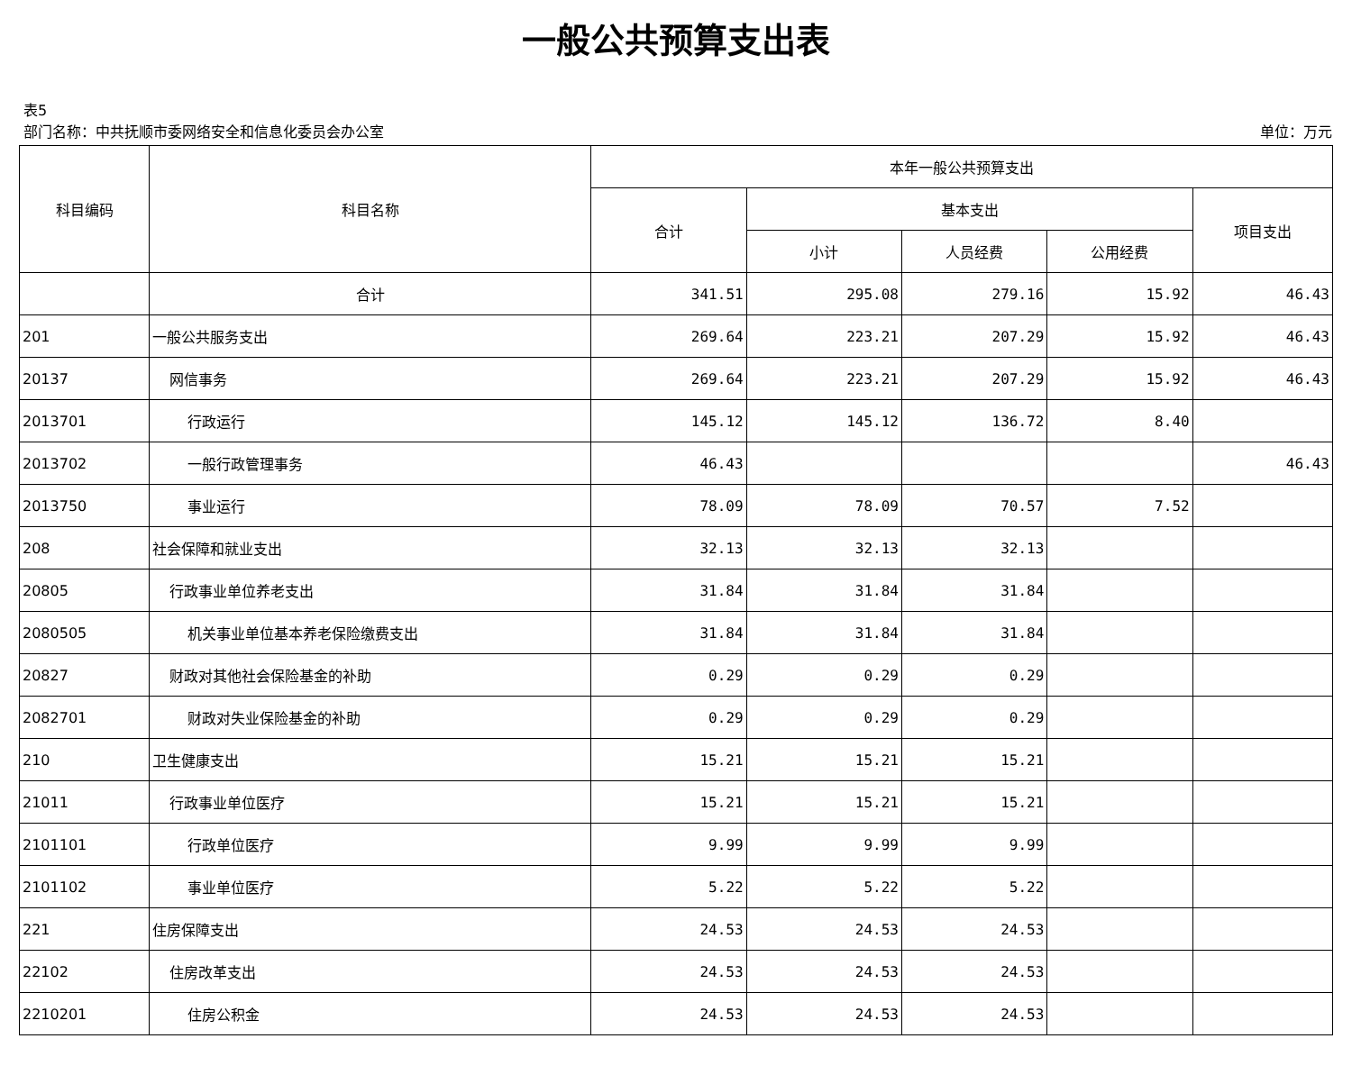一般公共预算支出表
表5
部门名称：中共抚顺市委网络安全和信息化委员会办公室 单位：万元
| 科目编码 | 科目名称 | 本年一般公共预算支出 | | | | |
| --- | --- | --- | --- | --- | --- | --- |
| | | 合计 | 基本支出 | | | 项目支出 |
| | | | 小计 | 人员经费 | 公用经费 | |
| | 合计 | 341.51 | 295.08 | 279.16 | 15.92 | 46.43 |
| 201 | 一般公共服务支出 | 269.64 | 223.21 | 207.29 | 15.92 | 46.43 |
| 20137 | 网信事务 | 269.64 | 223.21 | 207.29 | 15.92 | 46.43 |
| 2013701 | 行政运行 | 145.12 | 145.12 | 136.72 | 8.40 | |
| 2013702 | 一般行政管理事务 | 46.43 | | | | 46.43 |
| 2013750 | 事业运行 | 78.09 | 78.09 | 70.57 | 7.52 | |
| 208 | 社会保障和就业支出 | 32.13 | 32.13 | 32.13 | | |
| 20805 | 行政事业单位养老支出 | 31.84 | 31.84 | 31.84 | | |
| 2080505 | 机关事业单位基本养老保险缴费支出 | 31.84 | 31.84 | 31.84 | | |
| 20827 | 财政对其他社会保险基金的补助 | 0.29 | 0.29 | 0.29 | | |
| 2082701 | 财政对失业保险基金的补助 | 0.29 | 0.29 | 0.29 | | |
| 210 | 卫生健康支出 | 15.21 | 15.21 | 15.21 | | |
| 21011 | 行政事业单位医疗 | 15.21 | 15.21 | 15.21 | | |
| 2101101 | 行政单位医疗 | 9.99 | 9.99 | 9.99 | | |
| 2101102 | 事业单位医疗 | 5.22 | 5.22 | 5.22 | | |
| 221 | 住房保障支出 | 24.53 | 24.53 | 24.53 | | |
| 22102 | 住房改革支出 | 24.53 | 24.53 | 24.53 | | |
| 2210201 | 住房公积金 | 24.53 | 24.53 | 24.53 | | |